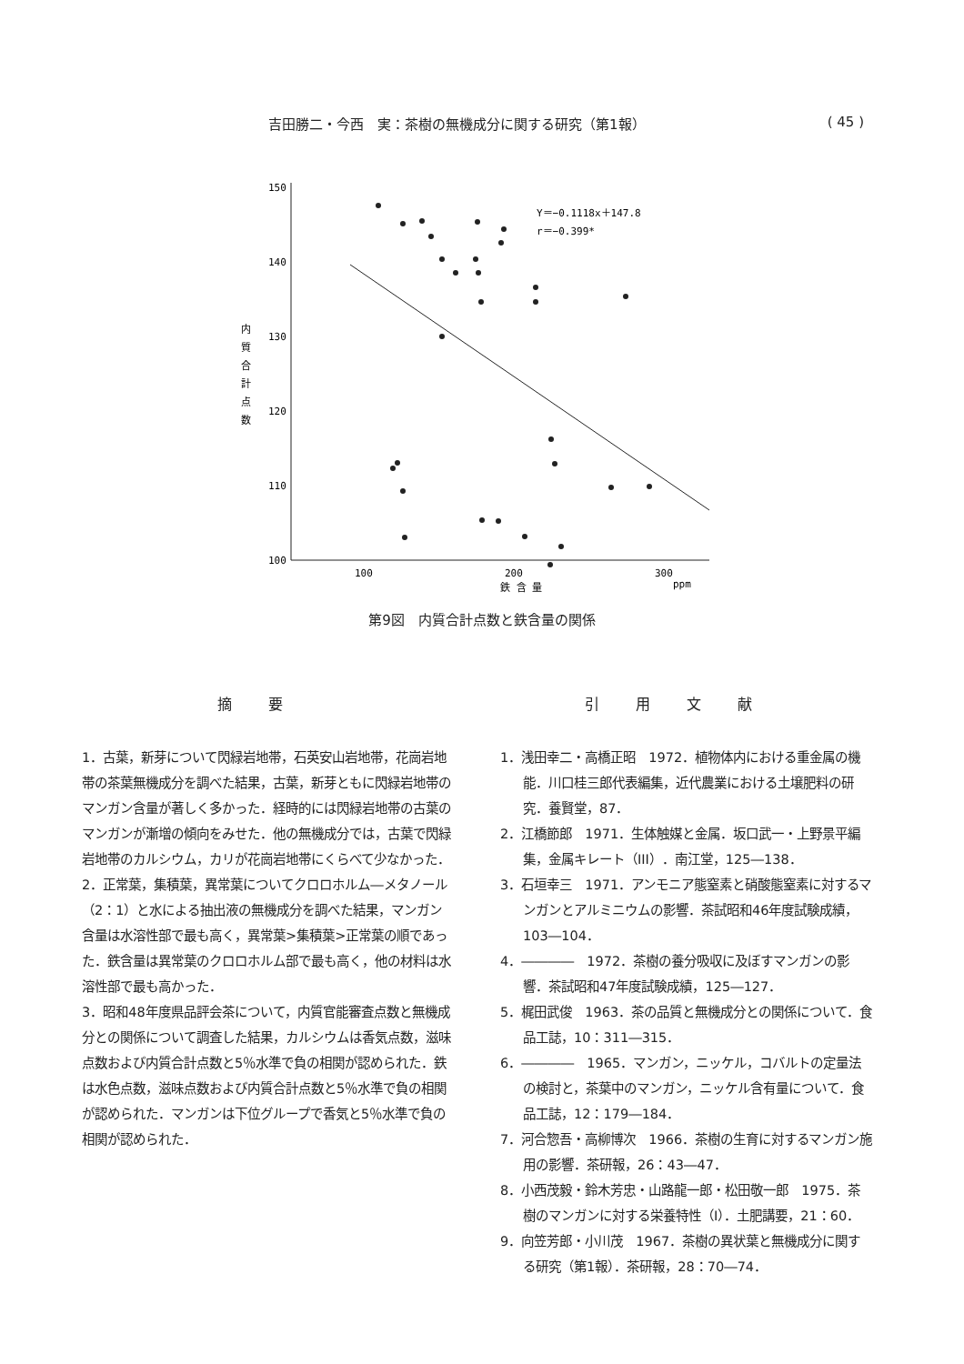吉田勝二・今西　実：茶樹の無機成分に関する研究（第1報） ( 45 )
150
140
130
120
110
100
100
200
300
ppm
鉄 含 量
内
質
合
計
点
数
Y＝−0.1118x＋147.8
r＝−0.399*
第9図　内質合計点数と鉄含量の関係
摘要
1．古葉，新芽について閃緑岩地帯，石英安山岩地帯，花崗岩地帯の茶葉無機成分を調べた結果，古葉，新芽ともに閃緑岩地帯のマンガン含量が著しく多かった．経時的には閃緑岩地帯の古葉のマンガンが漸増の傾向をみせた．他の無機成分では，古葉で閃緑岩地帯のカルシウム，カリが花崗岩地帯にくらべて少なかった．
2．正常葉，集積葉，異常葉についてクロロホルム―メタノール（2：1）と水による抽出液の無機成分を調べた結果，マンガン含量は水溶性部で最も高く，異常葉>集積葉>正常葉の順であった．鉄含量は異常葉のクロロホルム部で最も高く，他の材料は水溶性部で最も高かった．
3．昭和48年度県品評会茶について，内質官能審査点数と無機成分との関係について調査した結果，カルシウムは香気点数，滋味点数および内質合計点数と5％水準で負の相関が認められた．鉄は水色点数，滋味点数および内質合計点数と5％水準で負の相関が認められた．マンガンは下位グループで香気と5％水準で負の相関が認められた．
引用文献
1．浅田幸二・高橋正昭　1972．植物体内における重金属の機能．川口桂三郎代表編集，近代農業における土壌肥料の研究．養賢堂，87．
2．江橋節郎　1971．生体触媒と金属．坂口武一・上野景平編集，金属キレート（III）．南江堂，125―138．
3．石垣幸三　1971．アンモニア態窒素と硝酸態窒素に対するマンガンとアルミニウムの影響．茶試昭和46年度試験成績，103―104．
4．――――　1972．茶樹の養分吸収に及ぼすマンガンの影響．茶試昭和47年度試験成績，125―127．
5．梶田武俊　1963．茶の品質と無機成分との関係について．食品工誌，10：311―315．
6．――――　1965．マンガン，ニッケル，コバルトの定量法の検討と，茶葉中のマンガン，ニッケル含有量について．食品工誌，12：179―184．
7．河合惣吾・高柳博次　1966．茶樹の生育に対するマンガン施用の影響．茶研報，26：43―47．
8．小西茂毅・鈴木芳忠・山路龍一郎・松田敬一郎　1975．茶樹のマンガンに対する栄養特性（I）．土肥講要，21：60．
9．向笠芳郎・小川茂　1967．茶樹の異状葉と無機成分に関する研究（第1報）．茶研報，28：70―74．